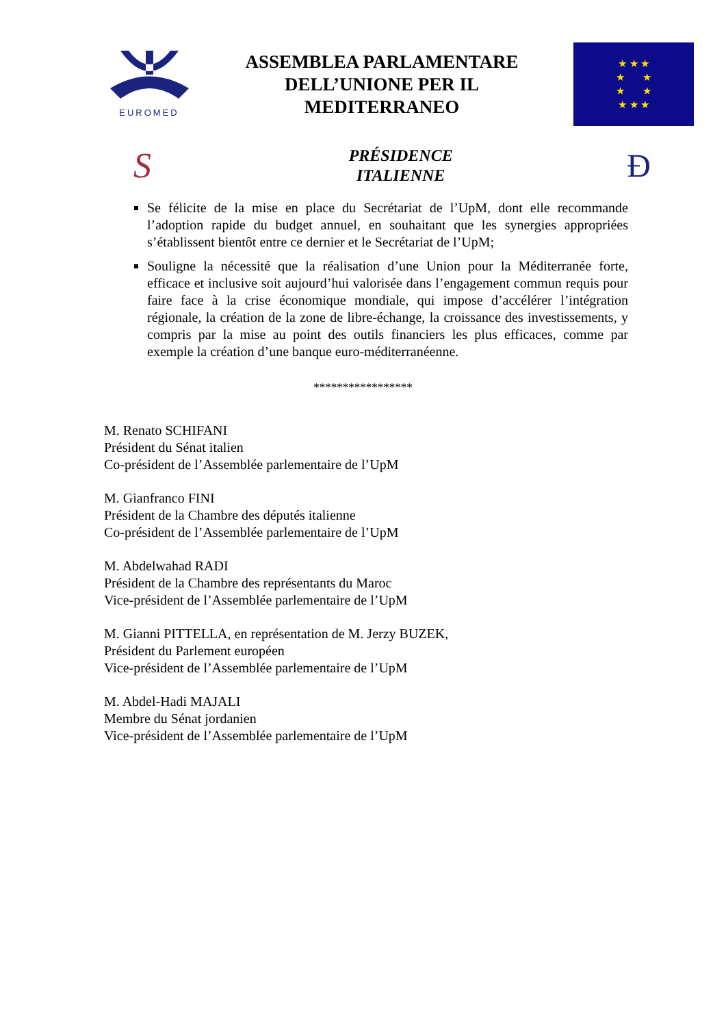EUROMED
ASSEMBLEA PARLAMENTARE
DELL’UNIONE PER IL
MEDITERRANEO
★ ★ ★
★ ★
★ ★
★ ★ ★
S
PRÉSIDENCE
ITALIENNE
Ð
Se félicite de la mise en place du Secrétariat de l’UpM, dont elle recommande l’adoption rapide du budget annuel, en souhaitant que les synergies appropriées s’établissent bientôt entre ce dernier et le Secrétariat de l’UpM;
Souligne la nécessité que la réalisation d’une Union pour la Méditerranée forte, efficace et inclusive soit aujourd’hui valorisée dans l’engagement commun requis pour faire face à la crise économique mondiale, qui impose d’accélérer l’intégration régionale, la création de la zone de libre-échange, la croissance des investissements, y compris par la mise au point des outils financiers les plus efficaces, comme par exemple la création d’une banque euro-méditerranéenne.
*****************
M. Renato SCHIFANI
Président du Sénat italien
Co-président de l’Assemblée parlementaire de l’UpM
M. Gianfranco FINI
Président de la Chambre des députés italienne
Co-président de l’Assemblée parlementaire de l’UpM
M. Abdelwahad RADI
Président de la Chambre des représentants du Maroc
Vice-président de l’Assemblée parlementaire de l’UpM
M. Gianni PITTELLA, en représentation de M. Jerzy BUZEK,
Président du Parlement européen
Vice-président de l’Assemblée parlementaire de l’UpM
M. Abdel-Hadi MAJALI
Membre du Sénat jordanien
Vice-président de l’Assemblée parlementaire de l’UpM